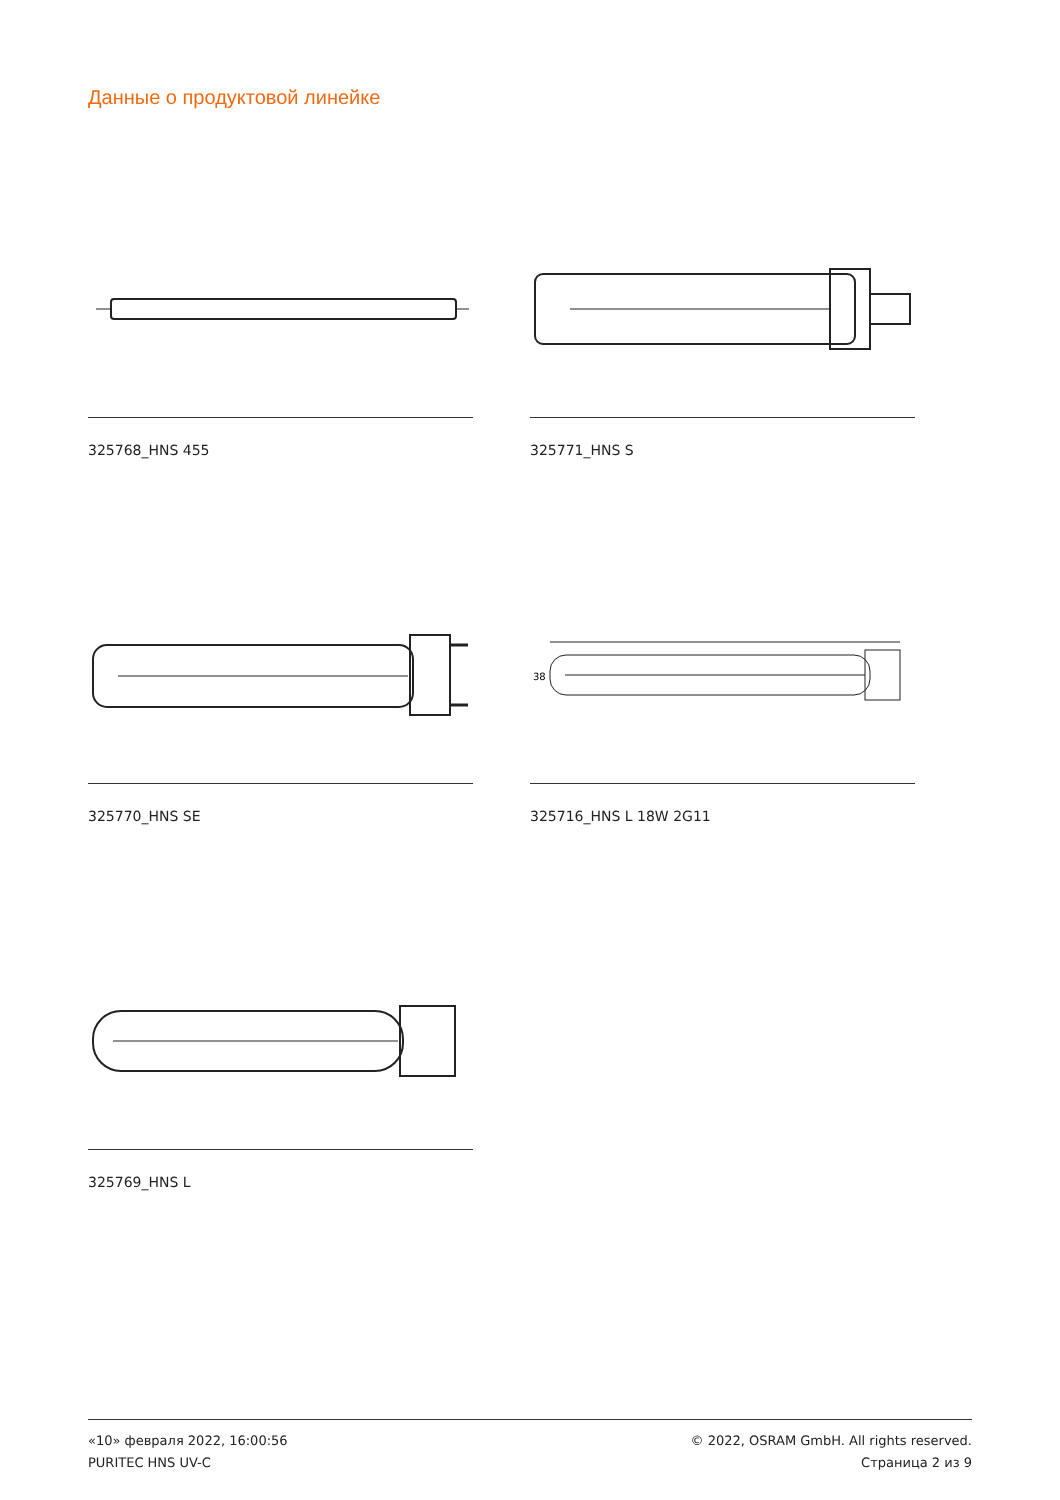Данные о продуктовой линейке
325768_HNS 455
325771_HNS S
325770_HNS SE
38
325716_HNS L 18W 2G11
325769_HNS L
«10» февраля 2022, 16:00:56
PURITEC HNS UV-C
© 2022, OSRAM GmbH. All rights reserved.
Страница 2 из 9